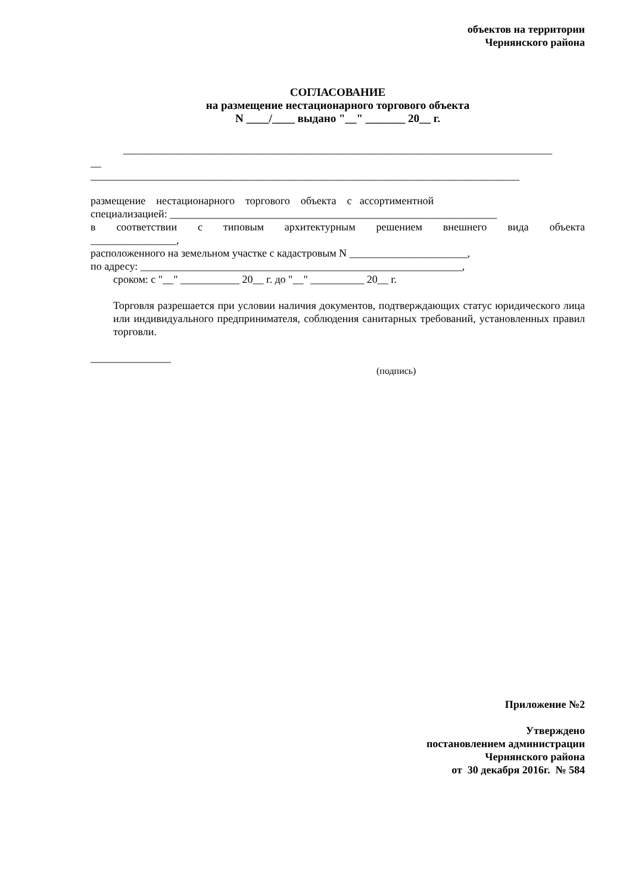объектов на территории
Чернянского района
СОГЛАСОВАНИЕ
на размещение нестационарного торгового объекта
N ____/____ выдано "__" _______ 20__ г.
________________________________________________________________________________
__
________________________________________________________________________________
размещение нестационарного торгового объекта с ассортиментной
специализацией: _____________________________________________________________
в соответствии с типовым архитектурным решением внешнего вида объекта
________________,
расположенного на земельном участке с кадастровым N ______________________,
по адресу: ____________________________________________________________,
сроком: с "__" ___________ 20__ г. до "__" __________ 20__ г.
Торговля разрешается при условии наличия документов, подтверждающих статус юридического лица или индивидуального предпринимателя, соблюдения санитарных требований, установленных правил торговли.
_______________
(подпись)
Приложение №2
Утверждено
постановлением администрации
Чернянского района
от 30 декабря 2016г. № 584